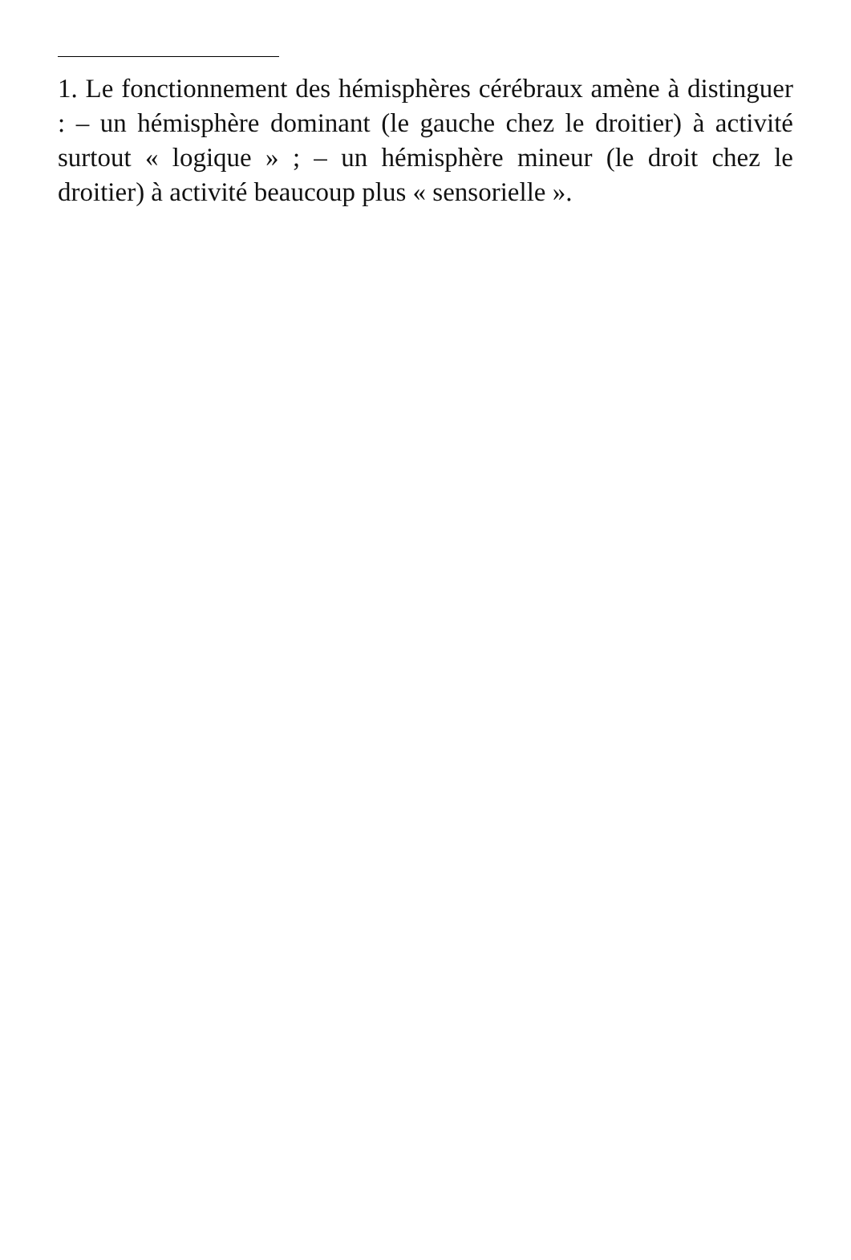1. Le fonctionnement des hémisphères cérébraux amène à distinguer : – un hémisphère dominant (le gauche chez le droitier) à activité surtout « logique » ; – un hémisphère mineur (le droit chez le droitier) à activité beaucoup plus « sensorielle ».